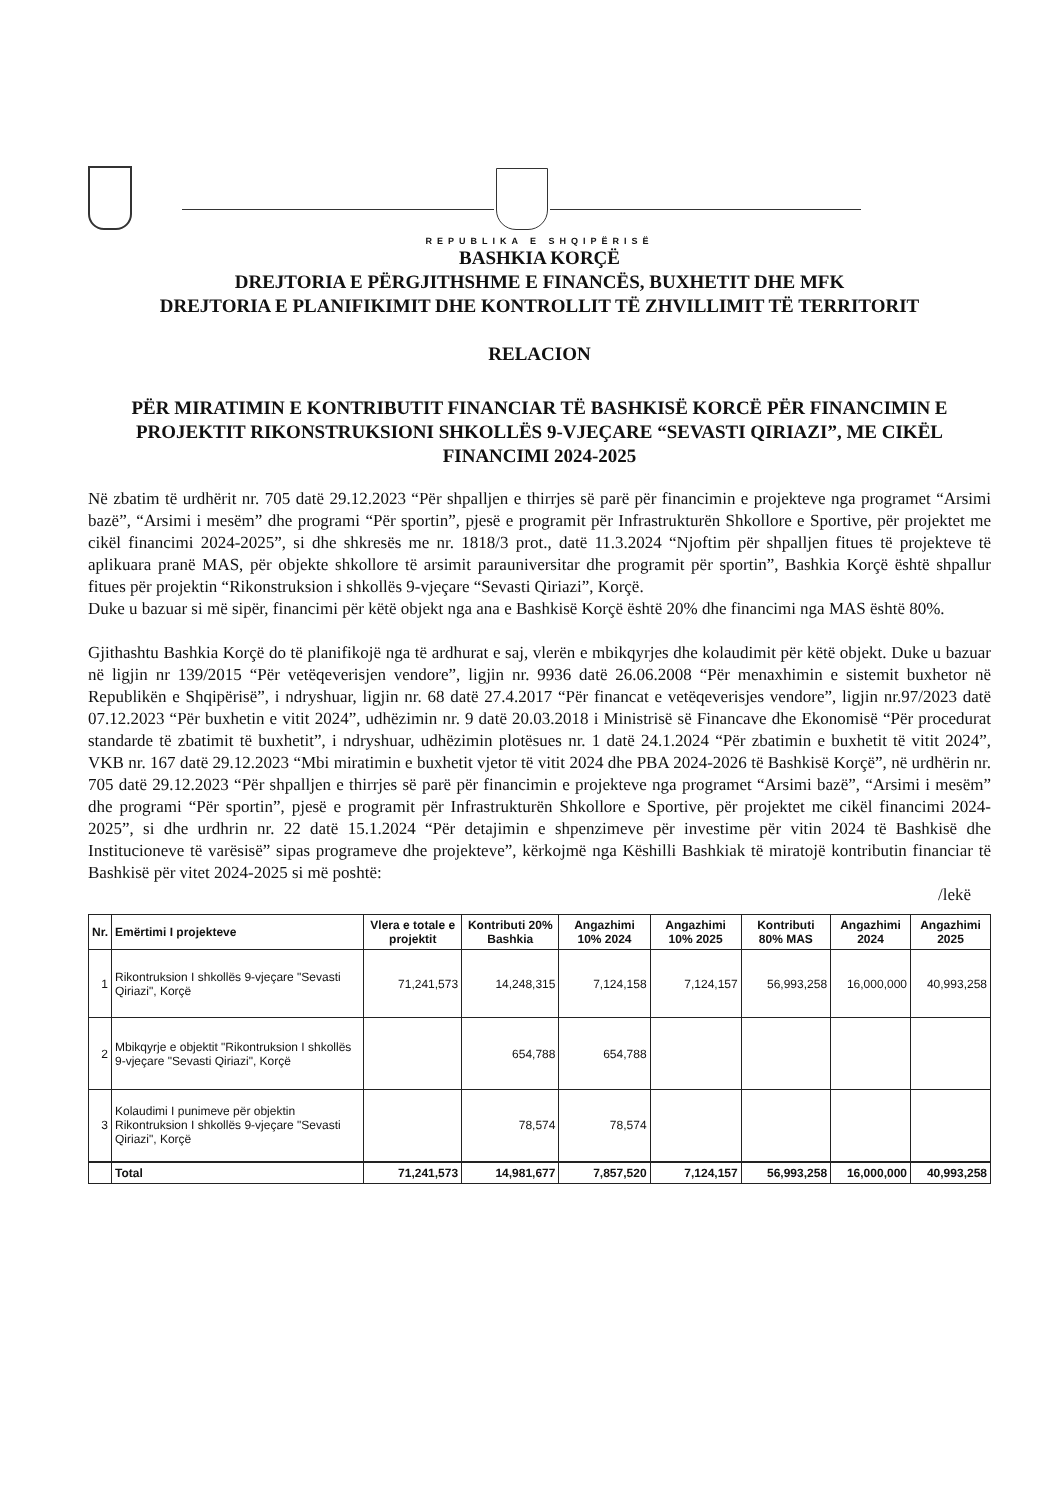REPUBLIKA E SHQIPËRISË
BASHKIA KORÇË
DREJTORIA E PËRGJITHSHME E FINANCËS, BUXHETIT DHE MFK
DREJTORIA E PLANIFIKIMIT DHE KONTROLLIT TË ZHVILLIMIT TË TERRITORIT
RELACION
PËR MIRATIMIN E KONTRIBUTIT FINANCIAR TË BASHKISË KORCË PËR FINANCIMIN E PROJEKTIT RIKONSTRUKSIONI SHKOLLËS 9-VJEÇARE “SEVASTI QIRIAZI”, ME CIKËL FINANCIMI 2024-2025
Në zbatim të urdhërit nr. 705 datë 29.12.2023 “Për shpalljen e thirrjes së parë për financimin e projekteve nga programet “Arsimi bazë”, “Arsimi i mesëm” dhe programi “Për sportin”, pjesë e programit për Infrastrukturën Shkollore e Sportive, për projektet me cikël financimi 2024-2025”, si dhe shkresës me nr. 1818/3 prot., datë 11.3.2024 “Njoftim për shpalljen fitues të projekteve të aplikuara pranë MAS, për objekte shkollore të arsimit parauniversitar dhe programit për sportin”, Bashkia Korçë është shpallur fitues për projektin “Rikonstruksion i shkollës 9-vjeçare “Sevasti Qiriazi”, Korçë.
Duke u bazuar si më sipër, financimi për këtë objekt nga ana e Bashkisë Korçë është 20% dhe financimi nga MAS është 80%.
Gjithashtu Bashkia Korçë do të planifikojë nga të ardhurat e saj, vlerën e mbikqyrjes dhe kolaudimit për këtë objekt. Duke u bazuar në ligjin nr 139/2015 “Për vetëqeverisjen vendore”, ligjin nr. 9936 datë 26.06.2008 “Për menaxhimin e sistemit buxhetor në Republikën e Shqipërisë”, i ndryshuar, ligjin nr. 68 datë 27.4.2017 “Për financat e vetëqeverisjes vendore”, ligjin nr.97/2023 datë 07.12.2023 “Për buxhetin e vitit 2024”, udhëzimin nr. 9 datë 20.03.2018 i Ministrisë së Financave dhe Ekonomisë “Për procedurat standarde të zbatimit të buxhetit”, i ndryshuar, udhëzimin plotësues nr. 1 datë 24.1.2024 “Për zbatimin e buxhetit të vitit 2024”, VKB nr. 167 datë 29.12.2023 “Mbi miratimin e buxhetit vjetor të vitit 2024 dhe PBA 2024-2026 të Bashkisë Korçë”, në urdhërin nr. 705 datë 29.12.2023 “Për shpalljen e thirrjes së parë për financimin e projekteve nga programet “Arsimi bazë”, “Arsimi i mesëm” dhe programi “Për sportin”, pjesë e programit për Infrastrukturën Shkollore e Sportive, për projektet me cikël financimi 2024-2025”, si dhe urdhrin nr. 22 datë 15.1.2024 “Për detajimin e shpenzimeve për investime për vitin 2024 të Bashkisë dhe Institucioneve të varësisë” sipas programeve dhe projekteve”, kërkojmë nga Këshilli Bashkiak të miratojë kontributin financiar të Bashkisë për vitet 2024-2025 si më poshtë:
/lekë
| Nr. | Emërtimi I projekteve | Vlera e totale e projektit | Kontributi 20% Bashkia | Angazhimi 10% 2024 | Angazhimi 10% 2025 | Kontributi 80% MAS | Angazhimi 2024 | Angazhimi 2025 |
| --- | --- | --- | --- | --- | --- | --- | --- | --- |
| 1 | Rikontruksion I shkollës 9-vjeçare "Sevasti Qiriazi", Korçë | 71,241,573 | 14,248,315 | 7,124,158 | 7,124,157 | 56,993,258 | 16,000,000 | 40,993,258 |
| 2 | Mbikqyrje e objektit "Rikontruksion I shkollës 9-vjeçare "Sevasti Qiriazi", Korçë | | 654,788 | 654,788 | | | | |
| 3 | Kolaudimi I punimeve për objektin Rikontruksion I shkollës 9-vjeçare "Sevasti Qiriazi", Korçë | | 78,574 | 78,574 | | | | |
| | Total | 71,241,573 | 14,981,677 | 7,857,520 | 7,124,157 | 56,993,258 | 16,000,000 | 40,993,258 |